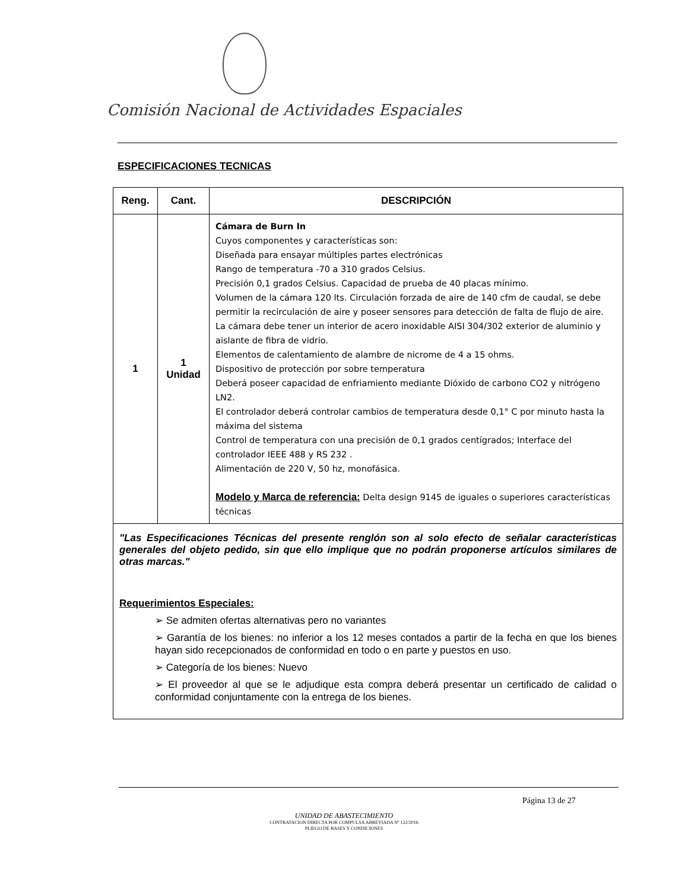Comisión Nacional de Actividades Espaciales
ESPECIFICACIONES TECNICAS
| Reng. | Cant. | DESCRIPCIÓN |
| --- | --- | --- |
| 1 | 1 Unidad | Cámara de Burn In Cuyos componentes y características son: Diseñada para ensayar múltiples partes electrónicas Rango de temperatura -70 a 310 grados Celsius. Precisión 0,1 grados Celsius. Capacidad de prueba de 40 placas mínimo. Volumen de la cámara 120 lts. Circulación forzada de aire de 140 cfm de caudal, se debe permitir la recirculación de aire y poseer sensores para detección de falta de flujo de aire. La cámara debe tener un interior de acero inoxidable AISI 304/302 exterior de aluminio y aislante de fibra de vidrio. Elementos de calentamiento de alambre de nicrome de 4 a 15 ohms. Dispositivo de protección por sobre temperatura Deberá poseer capacidad de enfriamiento mediante Dióxido de carbono CO2 y nitrógeno LN2. El controlador deberá controlar cambios de temperatura desde 0,1° C por minuto hasta la máxima del sistema Control de temperatura con una precisión de 0,1 grados centígrados; Interface del controlador IEEE 488 y RS 232 . Alimentación de 220 V, 50 hz, monofásica. Modelo y Marca de referencia: Delta design 9145 de iguales o superiores características técnicas |
| "Las Especificaciones Técnicas del presente renglón son al solo efecto de señalar características generales del objeto pedido, sin que ello implique que no podrán proponerse artículos similares de otras marcas." Requerimientos Especiales: ➢ Se admiten ofertas alternativas pero no variantes ➢ Garantía de los bienes: no inferior a los 12 meses contados a partir de la fecha en que los bienes hayan sido recepcionados de conformidad en todo o en parte y puestos en uso. ➢ Categoría de los bienes: Nuevo ➢ El proveedor al que se le adjudique esta compra deberá presentar un certificado de calidad o conformidad conjuntamente con la entrega de los bienes. | | |
Página 13 de 27
UNIDAD DE ABASTECIMIENTO
CONTRATACION DIRECTA POR COMPULSA ABREVIADA Nº 122/2016
PLIEGO DE BASES Y CONDICIONES